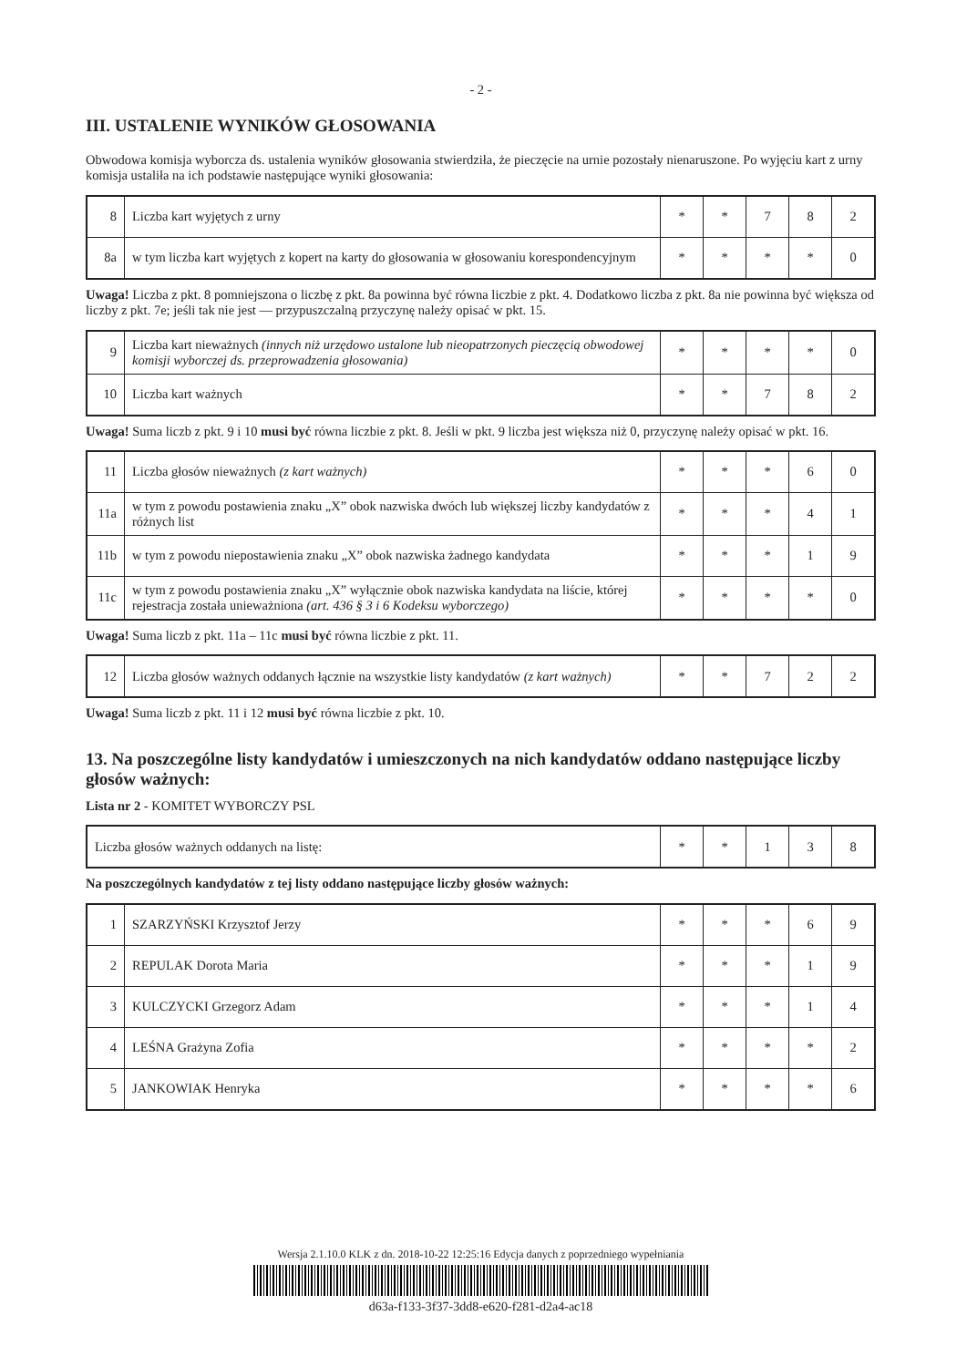- 2 -
III. USTALENIE WYNIKÓW GŁOSOWANIA
Obwodowa komisja wyborcza ds. ustalenia wyników głosowania stwierdziła, że pieczęcie na urnie pozostały nienaruszone. Po wyjęciu kart z urny komisja ustaliła na ich podstawie następujące wyniki głosowania:
| 8 | Liczba kart wyjętych z urny | * | * | 7 | 8 | 2 |
| 8a | w tym liczba kart wyjętych z kopert na karty do głosowania w głosowaniu korespondencyjnym | * | * | * | * | 0 |
Uwaga! Liczba z pkt. 8 pomniejszona o liczbę z pkt. 8a powinna być równa liczbie z pkt. 4. Dodatkowo liczba z pkt. 8a nie powinna być większa od liczby z pkt. 7e; jeśli tak nie jest — przypuszczalną przyczynę należy opisać w pkt. 15.
| 9 | Liczba kart nieważnych (innych niż urzędowo ustalone lub nieopatrzonych pieczęcią obwodowej komisji wyborczej ds. przeprowadzenia głosowania) | * | * | * | * | 0 |
| 10 | Liczba kart ważnych | * | * | 7 | 8 | 2 |
Uwaga! Suma liczb z pkt. 9 i 10 musi być równa liczbie z pkt. 8. Jeśli w pkt. 9 liczba jest większa niż 0, przyczynę należy opisać w pkt. 16.
| 11 | Liczba głosów nieważnych (z kart ważnych) | * | * | * | 6 | 0 |
| 11a | w tym z powodu postawienia znaku „X” obok nazwiska dwóch lub większej liczby kandydatów z różnych list | * | * | * | 4 | 1 |
| 11b | w tym z powodu niepostawienia znaku „X” obok nazwiska żadnego kandydata | * | * | * | 1 | 9 |
| 11c | w tym z powodu postawienia znaku „X” wyłącznie obok nazwiska kandydata na liście, której rejestracja została unieważniona (art. 436 § 3 i 6 Kodeksu wyborczego) | * | * | * | * | 0 |
Uwaga! Suma liczb z pkt. 11a – 11c musi być równa liczbie z pkt. 11.
| 12 | Liczba głosów ważnych oddanych łącznie na wszystkie listy kandydatów (z kart ważnych) | * | * | 7 | 2 | 2 |
Uwaga! Suma liczb z pkt. 11 i 12 musi być równa liczbie z pkt. 10.
13. Na poszczególne listy kandydatów i umieszczonych na nich kandydatów oddano następujące liczby głosów ważnych:
Lista nr 2 - KOMITET WYBORCZY PSL
| Liczba głosów ważnych oddanych na listę: | * | * | 1 | 3 | 8 |
Na poszczególnych kandydatów z tej listy oddano następujące liczby głosów ważnych:
| 1 | SZARZYŃSKI Krzysztof Jerzy | * | * | * | 6 | 9 |
| 2 | REPULAK Dorota Maria | * | * | * | 1 | 9 |
| 3 | KULCZYCKI Grzegorz Adam | * | * | * | 1 | 4 |
| 4 | LEŚNA Grażyna Zofia | * | * | * | * | 2 |
| 5 | JANKOWIAK Henryka | * | * | * | * | 6 |
Wersja 2.1.10.0 KLK z dn. 2018-10-22 12:25:16 Edycja danych z poprzedniego wypełniania
d63a-f133-3f37-3dd8-e620-f281-d2a4-ac18